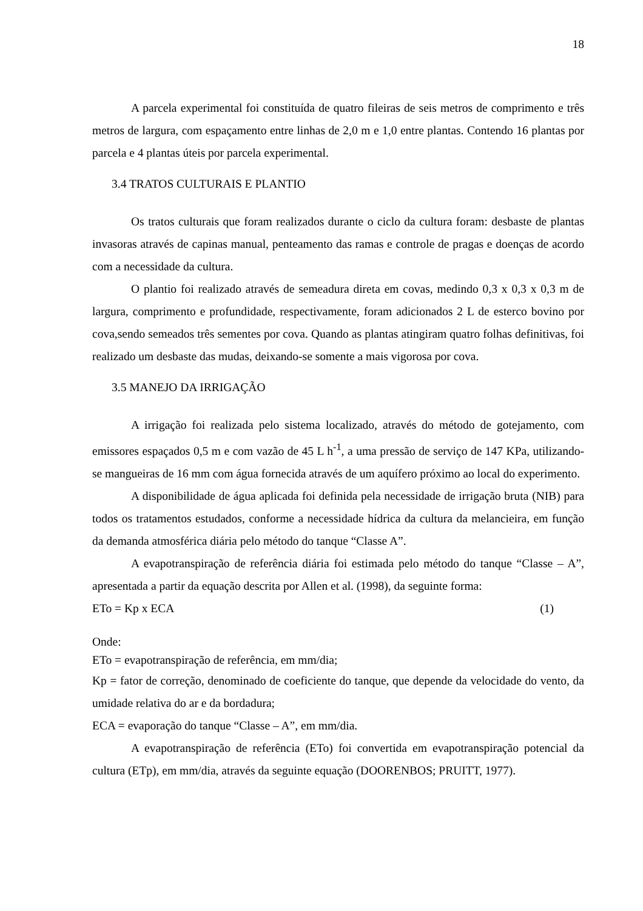18
A parcela experimental foi constituída de quatro fileiras de seis metros de comprimento e três metros de largura, com espaçamento entre linhas de 2,0 m e 1,0 entre plantas. Contendo 16 plantas por parcela e 4 plantas úteis por parcela experimental.
3.4 TRATOS CULTURAIS E PLANTIO
Os tratos culturais que foram realizados durante o ciclo da cultura foram: desbaste de plantas invasoras através de capinas manual, penteamento das ramas e controle de pragas e doenças de acordo com a necessidade da cultura.
O plantio foi realizado através de semeadura direta em covas, medindo 0,3 x 0,3 x 0,3 m de largura, comprimento e profundidade, respectivamente, foram adicionados 2 L de esterco bovino por cova,sendo semeados três sementes por cova. Quando as plantas atingiram quatro folhas definitivas, foi realizado um desbaste das mudas, deixando-se somente a mais vigorosa por cova.
3.5 MANEJO DA IRRIGAÇÃO
A irrigação foi realizada pelo sistema localizado, através do método de gotejamento, com emissores espaçados 0,5 m e com vazão de 45 L h<sup>-1</sup>, a uma pressão de serviço de 147 KPa, utilizando-se mangueiras de 16 mm com água fornecida através de um aquífero próximo ao local do experimento.
A disponibilidade de água aplicada foi definida pela necessidade de irrigação bruta (NIB) para todos os tratamentos estudados, conforme a necessidade hídrica da cultura da melancieira, em função da demanda atmosférica diária pelo método do tanque “Classe A”.
A evapotranspiração de referência diária foi estimada pelo método do tanque “Classe – A”, apresentada a partir da equação descrita por Allen et al. (1998), da seguinte forma:
ETo = Kp x ECA (1)
Onde:
ETo = evapotranspiração de referência, em mm/dia;
Kp = fator de correção, denominado de coeficiente do tanque, que depende da velocidade do vento, da umidade relativa do ar e da bordadura;
ECA = evaporação do tanque “Classe – A”, em mm/dia.
A evapotranspiração de referência (ETo) foi convertida em evapotranspiração potencial da cultura (ETp), em mm/dia, através da seguinte equação (DOORENBOS; PRUITT, 1977).